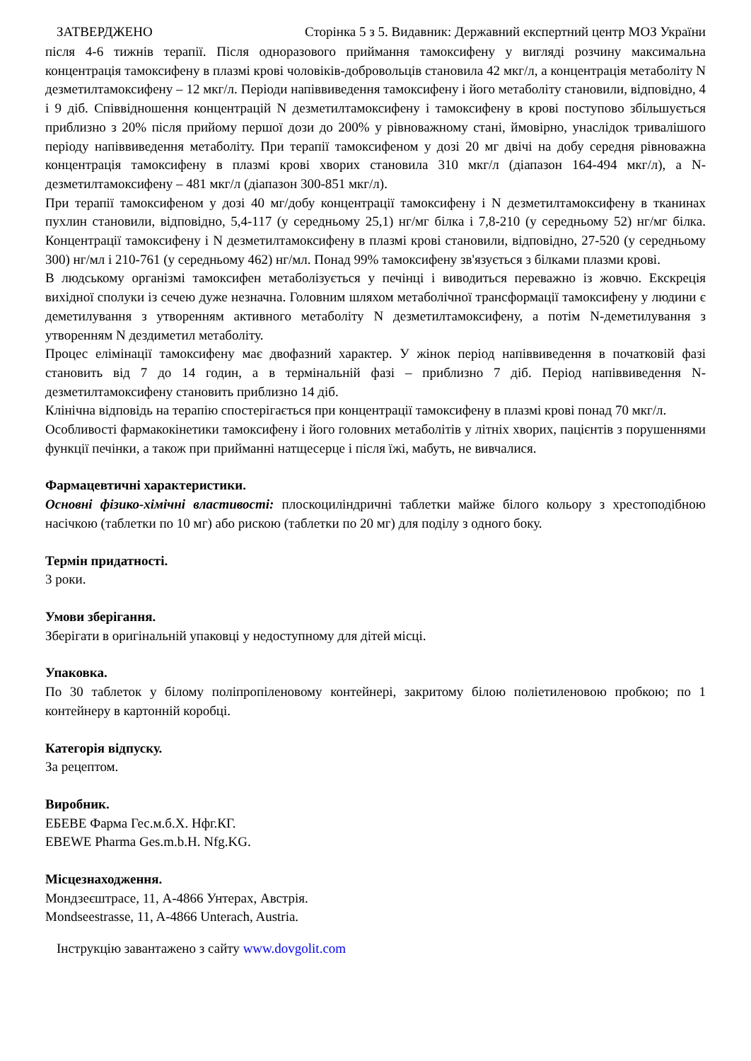ЗАТВЕРДЖЕНО Сторінка 5 з 5. Видавник: Державний експертний центр МОЗ України
після 4-6 тижнів терапії. Після одноразового приймання тамоксифену у вигляді розчину максимальна концентрація тамоксифену в плазмі крові чоловіків-добровольців становила 42 мкг/л, а концентрація метаболіту N дезметилтамоксифену – 12 мкг/л. Періоди напіввиведення тамоксифену і його метаболіту становили, відповідно, 4 і 9 діб. Співвідношення концентрацій N дезметилтамоксифену і тамоксифену в крові поступово збільшується приблизно з 20% після прийому першої дози до 200% у рівноважному стані, ймовірно, унаслідок тривалішого періоду напіввиведення метаболіту. При терапії тамоксифеном у дозі 20 мг двічі на добу середня рівноважна концентрація тамоксифену в плазмі крові хворих становила 310 мкг/л (діапазон 164-494 мкг/л), а N-дезметилтамоксифену – 481 мкг/л (діапазон 300-851 мкг/л).
При терапії тамоксифеном у дозі 40 мг/добу концентрації тамоксифену і N дезметилтамоксифену в тканинах пухлин становили, відповідно, 5,4-117 (у середньому 25,1) нг/мг білка і 7,8-210 (у середньому 52) нг/мг білка. Концентрації тамоксифену і N дезметилтамоксифену в плазмі крові становили, відповідно, 27-520 (у середньому 300) нг/мл і 210-761 (у середньому 462) нг/мл. Понад 99% тамоксифену зв'язується з білками плазми крові.
В людському організмі тамоксифен метаболізується у печінці і виводиться переважно із жовчю. Екскреція вихідної сполуки із сечею дуже незначна. Головним шляхом метаболічної трансформації тамоксифену у людини є деметилування з утворенням активного метаболіту N дезметилтамоксифену, а потім N-деметилування з утворенням N дездиметил метаболіту.
Процес елімінації тамоксифену має двофазний характер. У жінок період напіввиведення в початковій фазі становить від 7 до 14 годин, а в термінальній фазі – приблизно 7 діб. Період напіввиведення N-дезметилтамоксифену становить приблизно 14 діб.
Клінічна відповідь на терапію спостерігається при концентрації тамоксифену в плазмі крові понад 70 мкг/л.
Особливості фармакокінетики тамоксифену і його головних метаболітів у літніх хворих, пацієнтів з порушеннями функції печінки, а також при прийманні натщесерце і після їжі, мабуть, не вивчалися.
Фармацевтичні характеристики.
Основні фізико-хімічні властивості: плоскоциліндричні таблетки майже білого кольору з хрестоподібною насічкою (таблетки по 10 мг) або рискою (таблетки по 20 мг) для поділу з одного боку.
Термін придатності.
3 роки.
Умови зберігання.
Зберігати в оригінальній упаковці у недоступному для дітей місці.
Упаковка.
По 30 таблеток у білому поліпропіленовому контейнері, закритому білою поліетиленовою пробкою; по 1 контейнеру в картонній коробці.
Категорія відпуску.
За рецептом.
Виробник.
ЕБЕВЕ Фарма Гес.м.б.Х. Нфг.КГ.
EBEWE Pharma Ges.m.b.H. Nfg.KG.
Місцезнаходження.
Мондзеєштрасе, 11, А-4866 Унтерах, Австрія.
Mondseestrasse, 11, A-4866 Unterach, Austria.
Інструкцію завантажено з сайту www.dovgolit.com